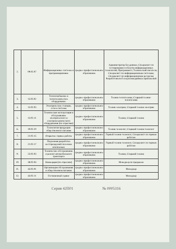| 2. | 09.02.07 | Информационные системы и программирование | среднее профессиональное образование | Администратор баз данных; Специалист по тестированию в области информационных технологий; Программист; Технический писатель; Специалист по информационным системам; Специалист по информационным ресурсам; Разработчик веб и мультимедийных приложений |
| 3. | 13.02.02 | Теплоснабжение и теплотехническое оборудование | среднее профессиональное образование | Техник-теплотехник; Старший техник-теплотехник |
| 4. | 13.02.03 | Электрические станции, сети и системы | среднее профессиональное образование | Техник-электрик; Старший техник-электрик |
| 5. | 13.02.11 | Техническая эксплуатация и обслуживание электрического и электромеханического оборудования (по отраслям) | среднее профессиональное образование | Техник; Старший техник |
| 6. | 19.02.10 | Технология продукции общественного питания | среднее профессиональное образование | Техник-технолог; Старший техник-технолог |
| 7. | 21.02.15 | Открытые горные работы | среднее профессиональное образование | Горный техник-технолог; Специалист по горным работам |
| 8. | 21.02.17 | Подземная разработка месторождений полезных ископаемых | среднее профессиональное образование | Горный техник-технолог; Специалист по горным работам |
| 9. | 23.02.03 | Техническое обслуживание и ремонт автомобильного транспорта | среднее профессиональное образование | Техник; Старший техник |
| 10. | 38.02.04 | Коммерция (по отраслям) | среднее профессиональное образование | Менеджер по продажам |
| 11. | 43.02.01 | Организация обслуживания в общественном питании | среднее профессиональное образование | Менеджер |
| 12. | 43.02.11 | Гостиничный сервис | среднее профессиональное образование | Менеджер |
Серия 42П01 № 0005316